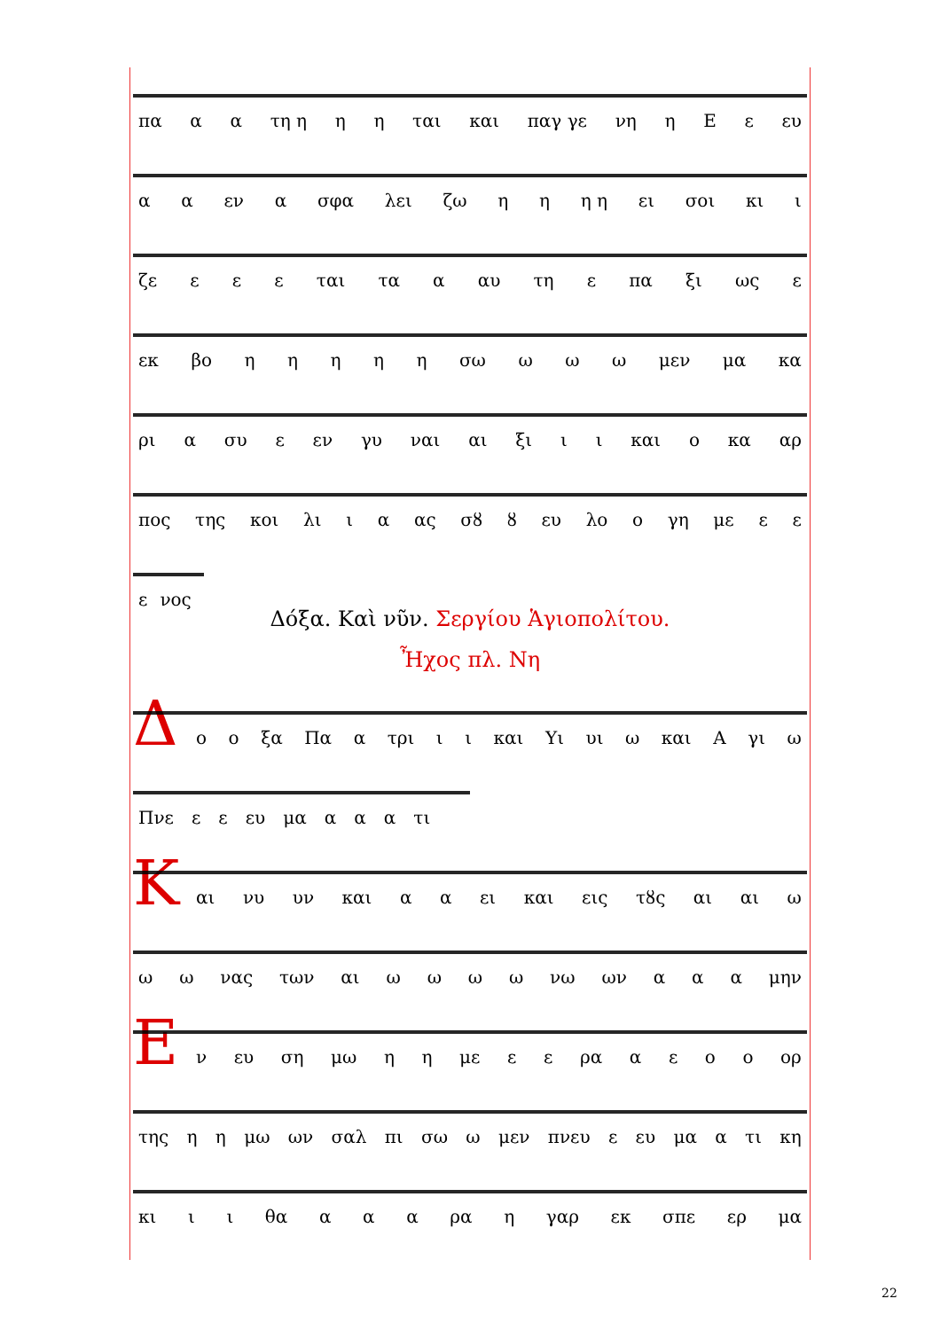πα α α τη η η η ται και παγ γε νη η Ε ε ευ
α α εν α σφα λει ζω η η η η ει σοι κι ι
ζε ε ε ε ται τα α αυ τη ε πα ξι ως ε
εκ βο ηηηηη σω ω ω ω μεν μα κα
ρι α συ ε εν γυ ναι αι ξι ι ι και ο κα αρ
πος της κοι λι ι α ας σȣ ȣ ευ λο ο γη με ε ε
ε νος
Δόξα. Καὶ νῦν. Σεργίου Ἁγιοπολίτου.
Ἦχος πλ. Νη
Δ
ο ο ξα Πα α τρι ι ι και Υι υι ω και Α γι ω
Πνε ε ε ευ μα α α α τι
Κ
αι νυ υν και α α ει και εις τȣς αι αι ω
ω ω νας των αι ωωωω νω ων α α α μην
Ε
ν ευ ση μω η η με ε ε ρα αεοο ορ
της η η μω ων σαλ πι σω ω μεν πνευ ε ευ μα α τι κη
κι ι ι θα α α α ρα η γαρ εκ σπε ερ μα
22